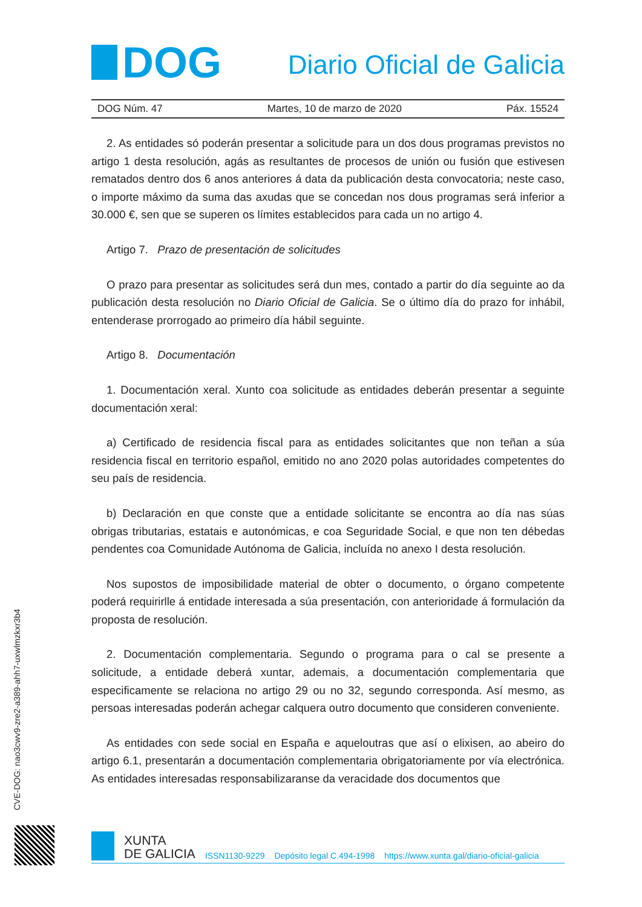DOG
Diario Oficial de Galicia
DOG Núm. 47 Martes, 10 de marzo de 2020 Páx. 15524
2. As entidades só poderán presentar a solicitude para un dos dous programas previstos no artigo 1 desta resolución, agás as resultantes de procesos de unión ou fusión que estivesen rematados dentro dos 6 anos anteriores á data da publicación desta convocatoria; neste caso, o importe máximo da suma das axudas que se concedan nos dous programas será inferior a 30.000 €, sen que se superen os límites establecidos para cada un no artigo 4.
Artigo 7. Prazo de presentación de solicitudes
O prazo para presentar as solicitudes será dun mes, contado a partir do día seguinte ao da publicación desta resolución no Diario Oficial de Galicia. Se o último día do prazo for inhábil, entenderase prorrogado ao primeiro día hábil seguinte.
Artigo 8. Documentación
1. Documentación xeral. Xunto coa solicitude as entidades deberán presentar a seguinte documentación xeral:
a) Certificado de residencia fiscal para as entidades solicitantes que non teñan a súa residencia fiscal en territorio español, emitido no ano 2020 polas autoridades competentes do seu país de residencia.
b) Declaración en que conste que a entidade solicitante se encontra ao día nas súas obrigas tributarias, estatais e autonómicas, e coa Seguridade Social, e que non ten débedas pendentes coa Comunidade Autónoma de Galicia, incluída no anexo I desta resolución.
Nos supostos de imposibilidade material de obter o documento, o órgano competente poderá requirirlle á entidade interesada a súa presentación, con anterioridade á formulación da proposta de resolución.
2. Documentación complementaria. Segundo o programa para o cal se presente a solicitude, a entidade deberá xuntar, ademais, a documentación complementaria que especificamente se relaciona no artigo 29 ou no 32, segundo corresponda. Así mesmo, as persoas interesadas poderán achegar calquera outro documento que consideren conveniente.
As entidades con sede social en España e aqueloutras que así o elixisen, ao abeiro do artigo 6.1, presentarán a documentación complementaria obrigatoriamente por vía electrónica. As entidades interesadas responsabilizaranse da veracidade dos documentos que
CVE-DOG: nao3cwv9-zre2-a389-ahh7-uxwlmzkxr3b4
XUNTA
DE GALICIA
ISSN1130-9229 Depósito legal C.494-1998 https://www.xunta.gal/diario-oficial-galicia